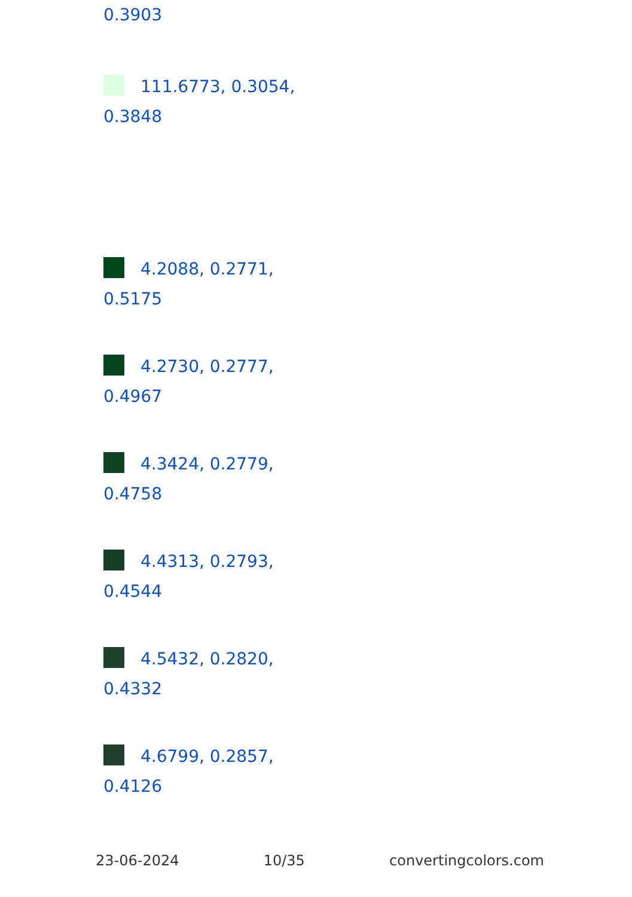0.3903
111.6773, 0.3054, 0.3848
4.2088, 0.2771, 0.5175
4.2730, 0.2777, 0.4967
4.3424, 0.2779, 0.4758
4.4313, 0.2793, 0.4544
4.5432, 0.2820, 0.4332
4.6799, 0.2857, 0.4126
23-06-2024 10/35 convertingcolors.com